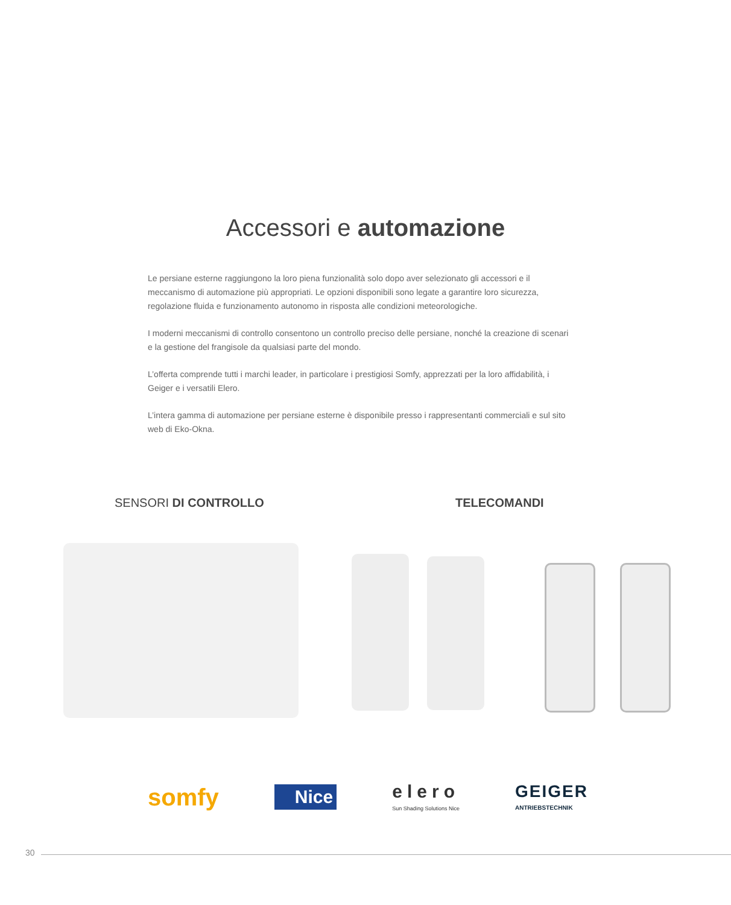Accessori e automazione
Le persiane esterne raggiungono la loro piena funzionalità solo dopo aver selezionato gli accessori e il meccanismo di automazione più appropriati. Le opzioni disponibili sono legate a garantire loro sicurezza, regolazione fluida e funzionamento autonomo in risposta alle condizioni meteorologiche.
I moderni meccanismi di controllo consentono un controllo preciso delle persiane, nonché la creazione di scenari e la gestione del frangisole da qualsiasi parte del mondo.
L’offerta comprende tutti i marchi leader, in particolare i prestigiosi Somfy, apprezzati per la loro affidabilità, i Geiger e i versatili Elero.
L’intera gamma di automazione per persiane esterne è disponibile presso i rappresentanti commerciali e sul sito web di Eko-Okna.
SENSORI DI CONTROLLO TELECOMANDI
somfy Nice elero
Sun Shading Solutions Nice GEIGER
ANTRIEBSTECHNIK
30